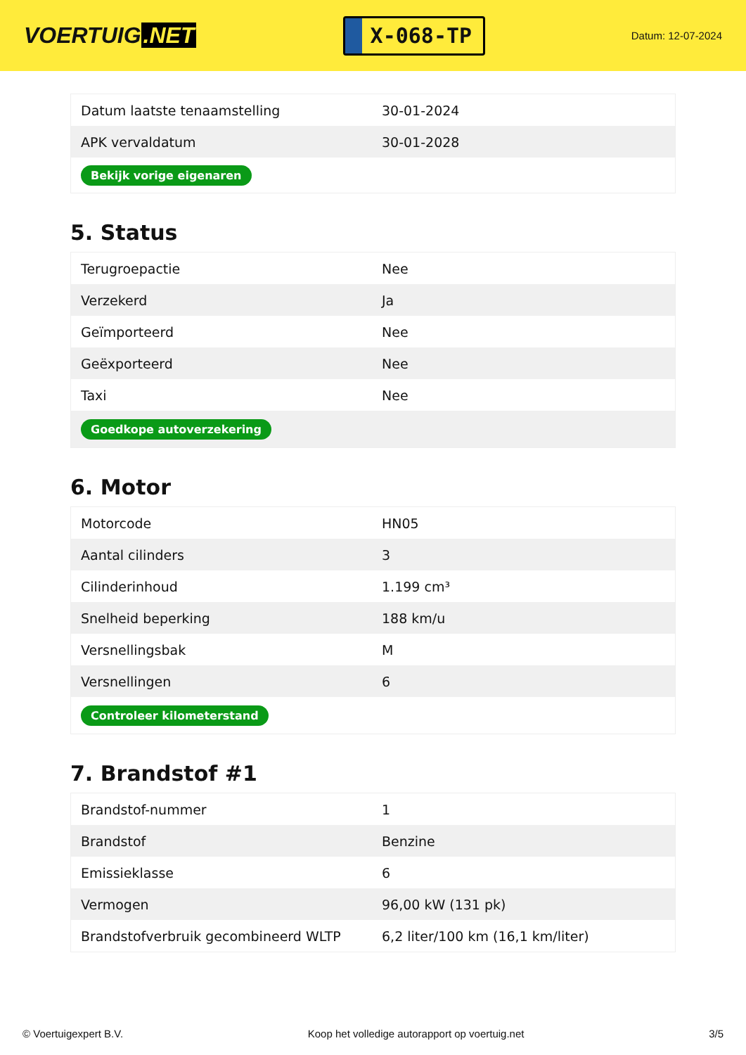VOERTUIG.NET
X-068-TP
Datum: 12-07-2024
| Datum laatste tenaamstelling | 30-01-2024 |
| APK vervaldatum | 30-01-2028 |
| Bekijk vorige eigenaren | |
5. Status
| Terugroepactie | Nee |
| Verzekerd | Ja |
| Geïmporteerd | Nee |
| Geëxporteerd | Nee |
| Taxi | Nee |
| Goedkope autoverzekering | |
6. Motor
| Motorcode | HN05 |
| Aantal cilinders | 3 |
| Cilinderinhoud | 1.199 cm³ |
| Snelheid beperking | 188 km/u |
| Versnellingsbak | M |
| Versnellingen | 6 |
| Controleer kilometerstand | |
7. Brandstof #1
| Brandstof-nummer | 1 |
| Brandstof | Benzine |
| Emissieklasse | 6 |
| Vermogen | 96,00 kW (131 pk) |
| Brandstofverbruik gecombineerd WLTP | 6,2 liter/100 km (16,1 km/liter) |
© Voertuigexpert B.V. Koop het volledige autorapport op voertuig.net 3/5